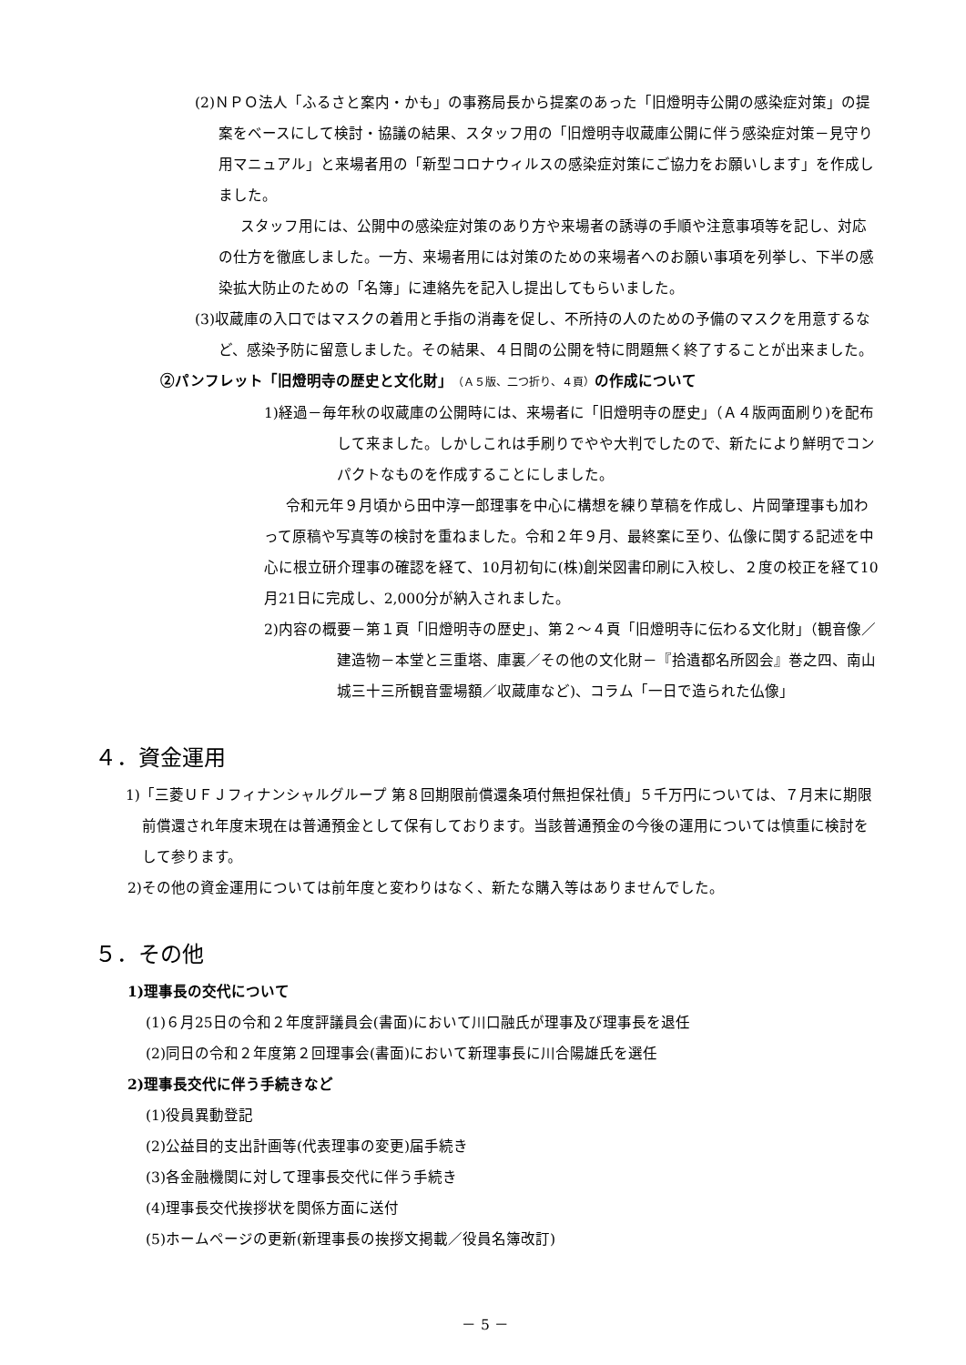(2)ＮＰＯ法人「ふるさと案内・かも」の事務局長から提案のあった「旧燈明寺公開の感染症対策」の提案をベースにして検討・協議の結果、スタッフ用の「旧燈明寺収蔵庫公開に伴う感染症対策－見守り用マニュアル」と来場者用の「新型コロナウィルスの感染症対策にご協力をお願いします」を作成しました。
スタッフ用には、公開中の感染症対策のあり方や来場者の誘導の手順や注意事項等を記し、対応の仕方を徹底しました。一方、来場者用には対策のための来場者へのお願い事項を列挙し、下半の感染拡大防止のための「名簿」に連絡先を記入し提出してもらいました。
(3)収蔵庫の入口ではマスクの着用と手指の消毒を促し、不所持の人のための予備のマスクを用意するなど、感染予防に留意しました。その結果、４日間の公開を特に問題無く終了することが出来ました。
②パンフレット「旧燈明寺の歴史と文化財」（Ａ５版、二つ折り、４頁）の作成について
1)経過－毎年秋の収蔵庫の公開時には、来場者に「旧燈明寺の歴史」（Ａ４版両面刷り)を配布して来ました。しかしこれは手刷りでやや大判でしたので、新たにより鮮明でコンパクトなものを作成することにしました。
令和元年９月頃から田中淳一郎理事を中心に構想を練り草稿を作成し、片岡肇理事も加わって原稿や写真等の検討を重ねました。令和２年９月、最終案に至り、仏像に関する記述を中心に根立研介理事の確認を経て、10月初旬に(株)創栄図書印刷に入校し、２度の校正を経て10月21日に完成し、2,000分が納入されました。
2)内容の概要－第１頁「旧燈明寺の歴史」、第２～４頁「旧燈明寺に伝わる文化財」（観音像／建造物－本堂と三重塔、庫裏／その他の文化財－『拾遺都名所図会』巻之四、南山城三十三所観音霊場額／収蔵庫など)、コラム「一日で造られた仏像」
４．資金運用
1)「三菱ＵＦＪフィナンシャルグループ 第８回期限前償還条項付無担保社債」５千万円については、７月末に期限前償還され年度末現在は普通預金として保有しております。当該普通預金の今後の運用については慎重に検討をして参ります。
2)その他の資金運用については前年度と変わりはなく、新たな購入等はありませんでした。
５．その他
1)理事長の交代について
(1)６月25日の令和２年度評議員会(書面)において川口融氏が理事及び理事長を退任
(2)同日の令和２年度第２回理事会(書面)において新理事長に川合陽雄氏を選任
2)理事長交代に伴う手続きなど
(1)役員異動登記
(2)公益目的支出計画等(代表理事の変更)届手続き
(3)各金融機関に対して理事長交代に伴う手続き
(4)理事長交代挨拶状を関係方面に送付
(5)ホームページの更新(新理事長の挨拶文掲載／役員名簿改訂)
－ 5 －